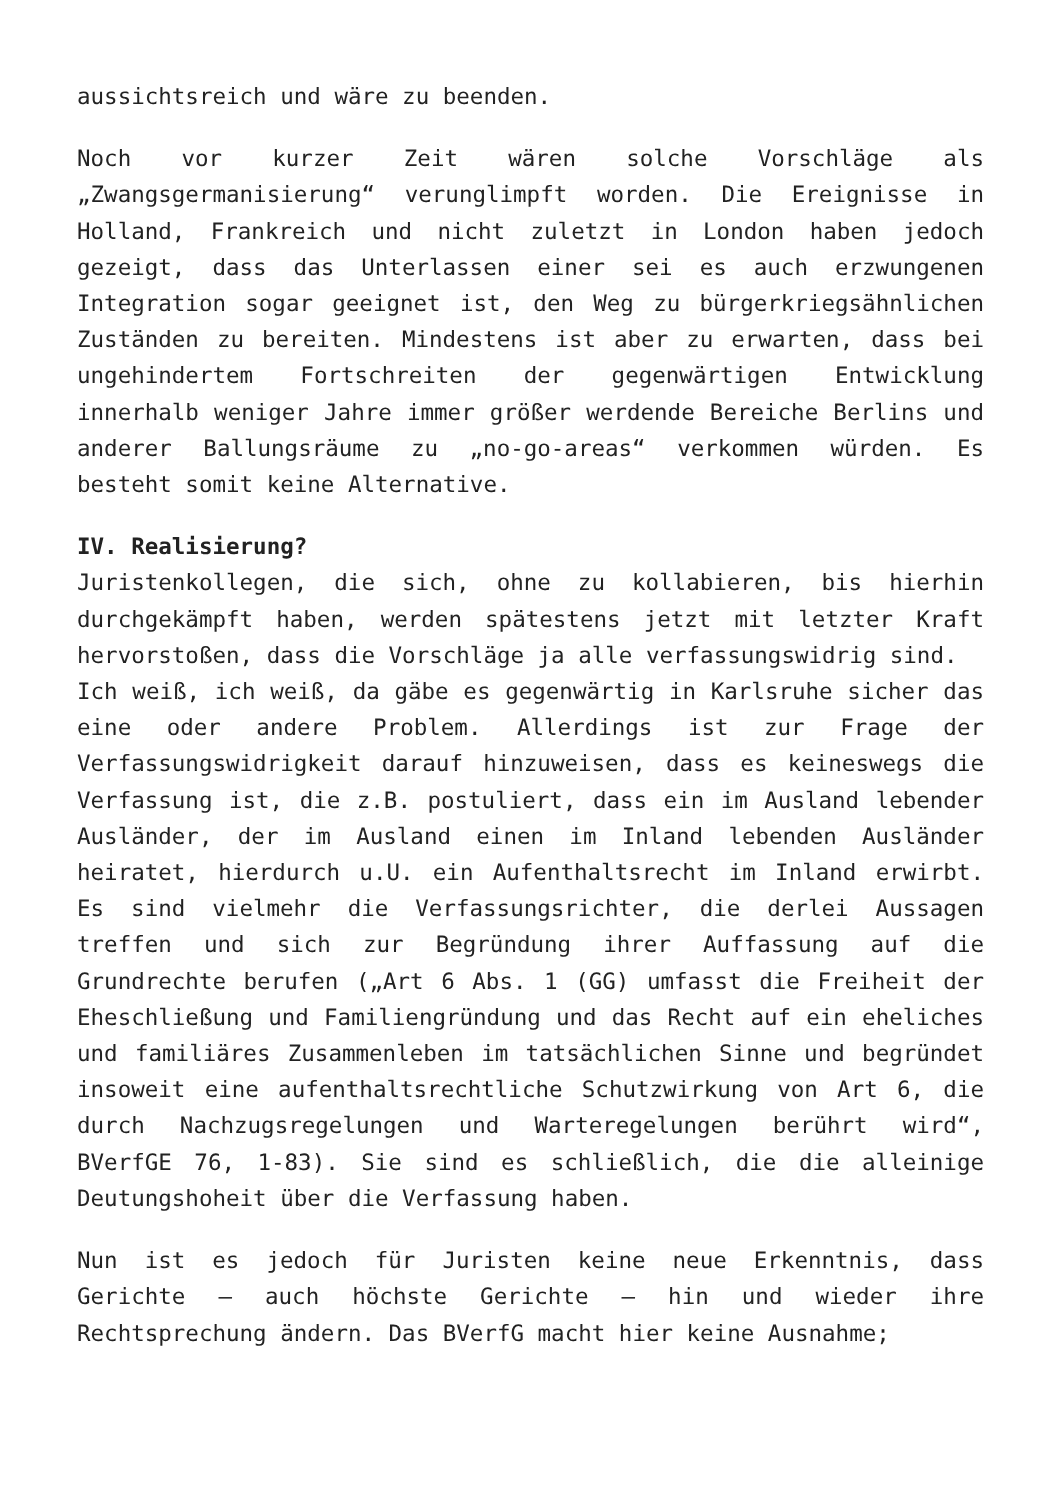aussichtsreich und wäre zu beenden.
Noch vor kurzer Zeit wären solche Vorschläge als „Zwangsgermanisierung“ verunglimpft worden. Die Ereignisse in Holland, Frankreich und nicht zuletzt in London haben jedoch gezeigt, dass das Unterlassen einer sei es auch erzwungenen Integration sogar geeignet ist, den Weg zu bürgerkriegsähnlichen Zuständen zu bereiten. Mindestens ist aber zu erwarten, dass bei ungehindertem Fortschreiten der gegenwärtigen Entwicklung innerhalb weniger Jahre immer größer werdende Bereiche Berlins und anderer Ballungsräume zu „no-go-areas“ verkommen würden. Es besteht somit keine Alternative.
IV. Realisierung?
Juristenkollegen, die sich, ohne zu kollabieren, bis hierhin durchgekämpft haben, werden spätestens jetzt mit letzter Kraft hervorstoßen, dass die Vorschläge ja alle verfassungswidrig sind.
Ich weiß, ich weiß, da gäbe es gegenwärtig in Karlsruhe sicher das eine oder andere Problem. Allerdings ist zur Frage der Verfassungswidrigkeit darauf hinzuweisen, dass es keineswegs die Verfassung ist, die z.B. postuliert, dass ein im Ausland lebender Ausländer, der im Ausland einen im Inland lebenden Ausländer heiratet, hierdurch u.U. ein Aufenthaltsrecht im Inland erwirbt. Es sind vielmehr die Verfassungsrichter, die derlei Aussagen treffen und sich zur Begründung ihrer Auffassung auf die Grundrechte berufen („Art 6 Abs. 1 (GG) umfasst die Freiheit der Eheschließung und Familiengründung und das Recht auf ein eheliches und familiäres Zusammenleben im tatsächlichen Sinne und begründet insoweit eine aufenthaltsrechtliche Schutzwirkung von Art 6, die durch Nachzugsregelungen und Warteregelungen berührt wird“, BVerfGE 76, 1-83). Sie sind es schließlich, die die alleinige Deutungshoheit über die Verfassung haben.
Nun ist es jedoch für Juristen keine neue Erkenntnis, dass Gerichte – auch höchste Gerichte – hin und wieder ihre Rechtsprechung ändern. Das BVerfG macht hier keine Ausnahme;